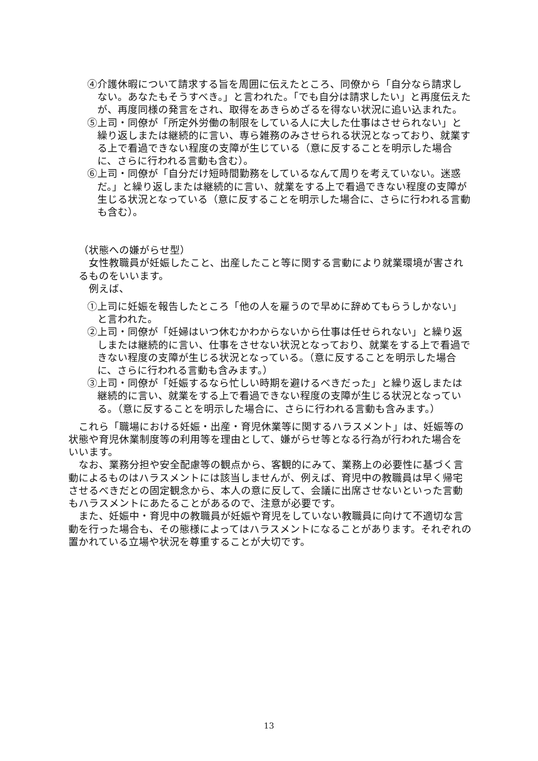④介護休暇について請求する旨を周囲に伝えたところ、同僚から「自分なら請求しない。あなたもそうすべき。」と言われた。「でも自分は請求したい」と再度伝えたが、再度同様の発言をされ、取得をあきらめざるを得ない状況に追い込まれた。
⑤上司・同僚が「所定外労働の制限をしている人に大した仕事はさせられない」と繰り返しまたは継続的に言い、専ら雑務のみさせられる状況となっており、就業する上で看過できない程度の支障が生じている（意に反することを明示した場合に、さらに行われる言動も含む）。
⑥上司・同僚が「自分だけ短時間勤務をしているなんて周りを考えていない。迷惑だ。」と繰り返しまたは継続的に言い、就業をする上で看過できない程度の支障が生じる状況となっている（意に反することを明示した場合に、さらに行われる言動も含む）。
（状態への嫌がらせ型）
女性教職員が妊娠したこと、出産したこと等に関する言動により就業環境が害されるものをいいます。
例えば、
①上司に妊娠を報告したところ「他の人を雇うので早めに辞めてもらうしかない」と言われた。
②上司・同僚が「妊婦はいつ休むかわからないから仕事は任せられない」と繰り返しまたは継続的に言い、仕事をさせない状況となっており、就業をする上で看過できない程度の支障が生じる状況となっている。（意に反することを明示した場合に、さらに行われる言動も含みます。）
③上司・同僚が「妊娠するなら忙しい時期を避けるべきだった」と繰り返しまたは継続的に言い、就業をする上で看過できない程度の支障が生じる状況となっている。（意に反することを明示した場合に、さらに行われる言動も含みます。）
これら「職場における妊娠・出産・育児休業等に関するハラスメント」は、妊娠等の状態や育児休業制度等の利用等を理由として、嫌がらせ等となる行為が行われた場合をいいます。
なお、業務分担や安全配慮等の観点から、客観的にみて、業務上の必要性に基づく言動によるものはハラスメントには該当しませんが、例えば、育児中の教職員は早く帰宅させるべきだとの固定観念から、本人の意に反して、会議に出席させないといった言動もハラスメントにあたることがあるので、注意が必要です。
また、妊娠中・育児中の教職員が妊娠や育児をしていない教職員に向けて不適切な言動を行った場合も、その態様によってはハラスメントになることがあります。それぞれの置かれている立場や状況を尊重することが大切です。
13